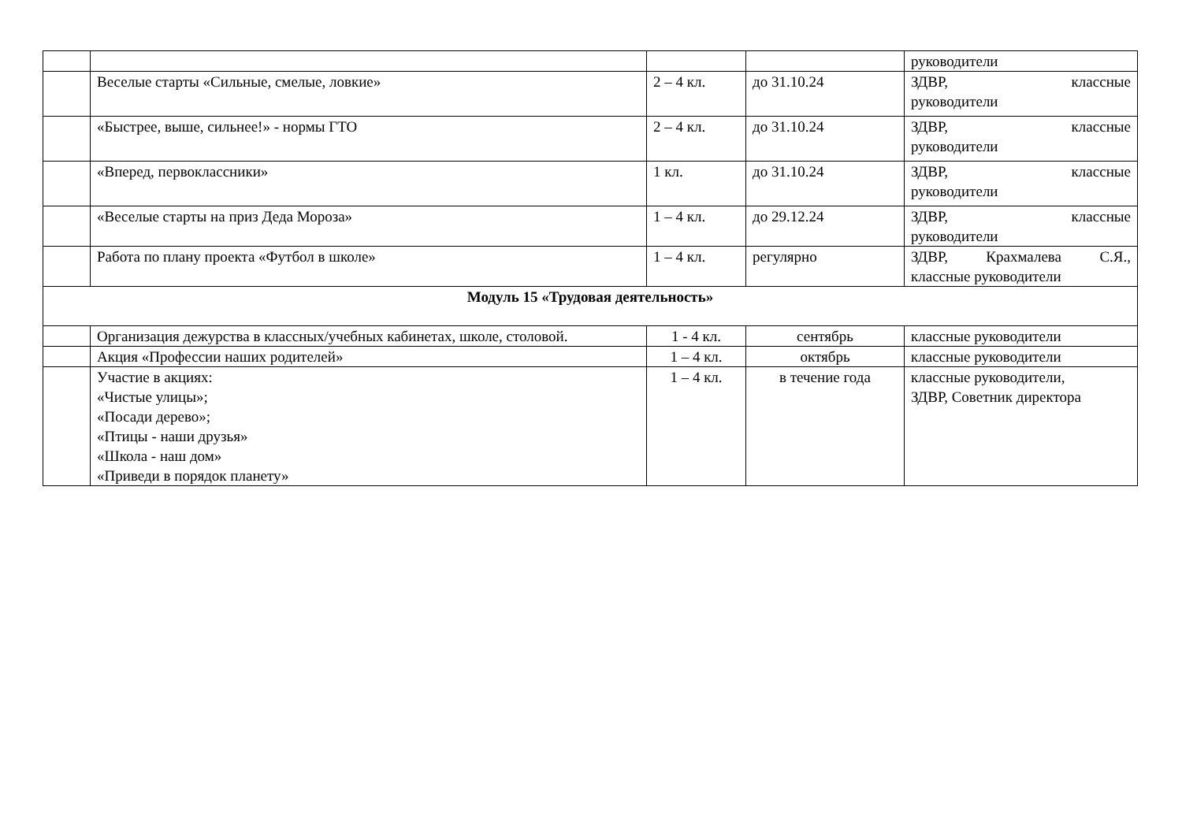| | | | | руководители |
| | Веселые старты «Сильные, смелые, ловкие» | 2 – 4 кл. | до 31.10.24 | ЗДВР, классные руководители |
| | «Быстрее, выше, сильнее!» - нормы ГТО | 2 – 4 кл. | до 31.10.24 | ЗДВР, классные руководители |
| | «Вперед, первоклассники» | 1 кл. | до 31.10.24 | ЗДВР, классные руководители |
| | «Веселые старты на приз Деда Мороза» | 1 – 4 кл. | до 29.12.24 | ЗДВР, классные руководители |
| | Работа по плану проекта «Футбол в школе» | 1 – 4 кл. | регулярно | ЗДВР, Крахмалева С.Я., классные руководители |
| Модуль 15 «Трудовая деятельность» | | | | |
| | Организация дежурства в классных/учебных кабинетах, школе, столовой. | 1 - 4 кл. | сентябрь | классные руководители |
| | Акция «Профессии наших родителей» | 1 – 4 кл. | октябрь | классные руководители |
| | Участие в акциях: «Чистые улицы»; «Посади дерево»; «Птицы - наши друзья» «Школа - наш дом» «Приведи в порядок планету» | 1 – 4 кл. | в течение года | классные руководители, ЗДВР, Советник директора |